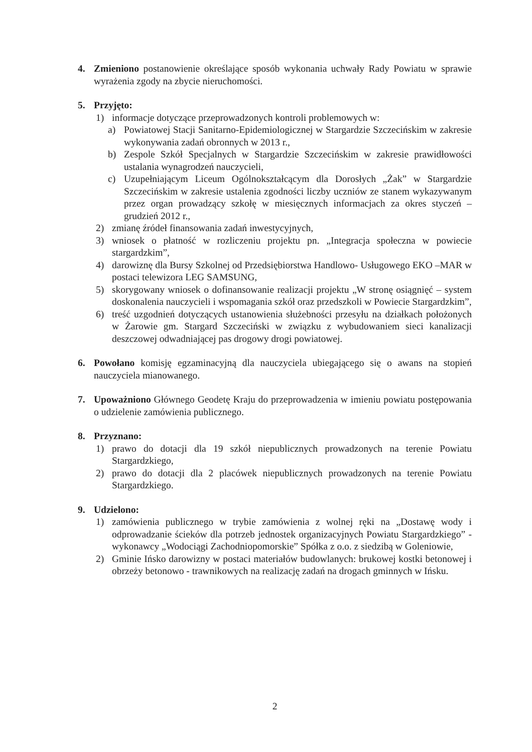4. Zmieniono postanowienie określające sposób wykonania uchwały Rady Powiatu w sprawie wyrażenia zgody na zbycie nieruchomości.
5. Przyjęto:
1) informacje dotyczące przeprowadzonych kontroli problemowych w:
a) Powiatowej Stacji Sanitarno-Epidemiologicznej w Stargardzie Szczecińskim w zakresie wykonywania zadań obronnych w 2013 r.,
b) Zespole Szkół Specjalnych w Stargardzie Szczecińskim w zakresie prawidłowości ustalania wynagrodzeń nauczycieli,
c) Uzupełniającym Liceum Ogólnokształcącym dla Dorosłych „Żak” w Stargardzie Szczecińskim w zakresie ustalenia zgodności liczby uczniów ze stanem wykazywanym przez organ prowadzący szkołę w miesięcznych informacjach za okres styczeń – grudzień 2012 r.,
2) zmianę źródeł finansowania zadań inwestycyjnych,
3) wniosek o płatność w rozliczeniu projektu pn. „Integracja społeczna w powiecie stargardzkim”,
4) darowiznę dla Bursy Szkolnej od Przedsiębiorstwa Handlowo- Usługowego EKO –MAR w postaci telewizora LEG SAMSUNG,
5) skorygowany wniosek o dofinansowanie realizacji projektu „W stronę osiągnięć – system doskonalenia nauczycieli i wspomagania szkół oraz przedszkoli w Powiecie Stargardzkim”,
6) treść uzgodnień dotyczących ustanowienia służebności przesyłu na działkach położonych w Żarowie gm. Stargard Szczeciński w związku z wybudowaniem sieci kanalizacji deszczowej odwadniającej pas drogowy drogi powiatowej.
6. Powołano komisję egzaminacyjną dla nauczyciela ubiegającego się o awans na stopień nauczyciela mianowanego.
7. Upoważniono Głównego Geodetę Kraju do przeprowadzenia w imieniu powiatu postępowania o udzielenie zamówienia publicznego.
8. Przyznano:
1) prawo do dotacji dla 19 szkół niepublicznych prowadzonych na terenie Powiatu Stargardzkiego,
2) prawo do dotacji dla 2 placówek niepublicznych prowadzonych na terenie Powiatu Stargardzkiego.
9. Udzielono:
1) zamówienia publicznego w trybie zamówienia z wolnej ręki na „Dostawę wody i odprowadzanie ścieków dla potrzeb jednostek organizacyjnych Powiatu Stargardzkiego” - wykonawcy „Wodociągi Zachodniopomorskie” Spółka z o.o. z siedzibą w Goleniowie,
2) Gminie Ińsko darowizny w postaci materiałów budowlanych: brukowej kostki betonowej i obrzeży betonowo - trawnikowych na realizację zadań na drogach gminnych w Ińsku.
2